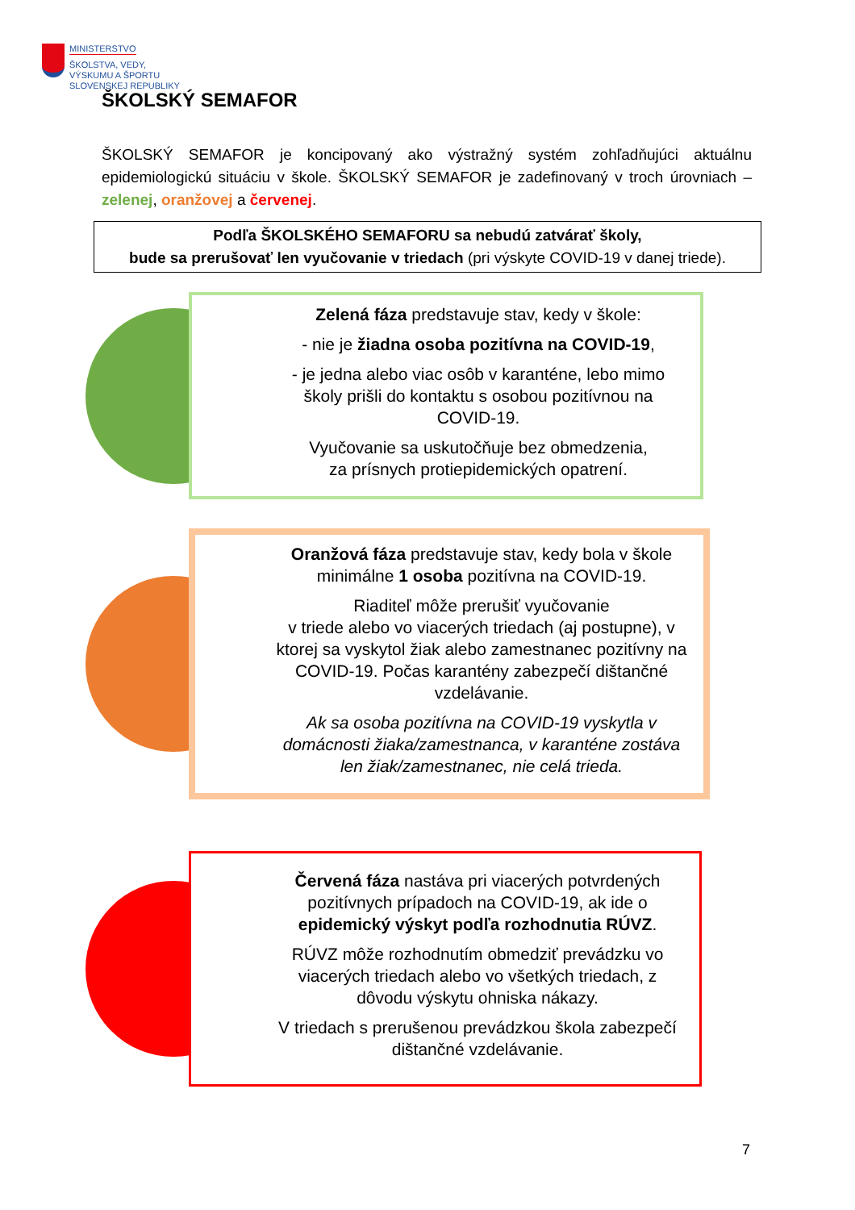MINISTERSTVO
ŠKOLSTVA, VEDY,
VÝSKUMU A ŠPORTU
SLOVENSKEJ REPUBLIKY
ŠKOLSKÝ SEMAFOR
ŠKOLSKÝ SEMAFOR je koncipovaný ako výstražný systém zohľadňujúci aktuálnu epidemiologickú situáciu v škole. ŠKOLSKÝ SEMAFOR je zadefinovaný v troch úrovniach – zelenej, oranžovej a červenej.
Podľa ŠKOLSKÉHO SEMAFORU sa nebudú zatvárať školy,
bude sa prerušovať len vyučovanie v triedach (pri výskyte COVID-19 v danej triede).
Zelená fáza predstavuje stav, kedy v škole:
- nie je žiadna osoba pozitívna na COVID-19,
- je jedna alebo viac osôb v karanténe, lebo mimo školy prišli do kontaktu s osobou pozitívnou na COVID-19.
Vyučovanie sa uskutočňuje bez obmedzenia,
za prísnych protiepidemických opatrení.
Oranžová fáza predstavuje stav, kedy bola v škole minimálne 1 osoba pozitívna na COVID-19.
Riaditeľ môže prerušiť vyučovanie
v triede alebo vo viacerých triedach (aj postupne), v ktorej sa vyskytol žiak alebo zamestnanec pozitívny na COVID-19. Počas karantény zabezpečí dištančné vzdelávanie.
Ak sa osoba pozitívna na COVID-19 vyskytla v domácnosti žiaka/zamestnanca, v karanténe zostáva len žiak/zamestnanec, nie celá trieda.
Červená fáza nastáva pri viacerých potvrdených pozitívnych prípadoch na COVID-19, ak ide o epidemický výskyt podľa rozhodnutia RÚVZ.
RÚVZ môže rozhodnutím obmedziť prevádzku vo viacerých triedach alebo vo všetkých triedach, z dôvodu výskytu ohniska nákazy.
V triedach s prerušenou prevádzkou škola zabezpečí dištančné vzdelávanie.
7